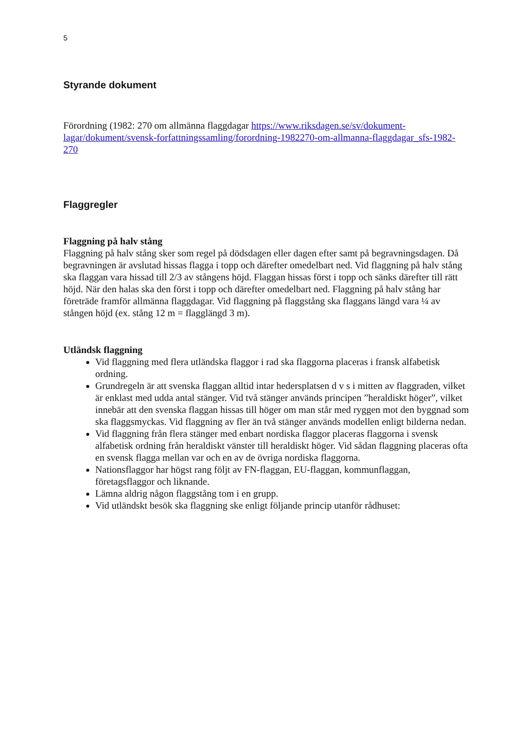5
Styrande dokument
Förordning (1982: 270 om allmänna flaggdagar https://www.riksdagen.se/sv/dokument-lagar/dokument/svensk-forfattningssamling/forordning-1982270-om-allmanna-flaggdagar_sfs-1982-270
Flaggregler
Flaggning på halv stång
Flaggning på halv stång sker som regel på dödsdagen eller dagen efter samt på begravningsdagen. Då begravningen är avslutad hissas flagga i topp och därefter omedelbart ned. Vid flaggning på halv stång ska flaggan vara hissad till 2/3 av stångens höjd. Flaggan hissas först i topp och sänks därefter till rätt höjd. När den halas ska den först i topp och därefter omedelbart ned. Flaggning på halv stång har företräde framför allmänna flaggdagar. Vid flaggning på flaggstång ska flaggans längd vara ¼ av stången höjd (ex. stång 12 m = flagglängd 3 m).
Utländsk flaggning
Vid flaggning med flera utländska flaggor i rad ska flaggorna placeras i fransk alfabetisk ordning.
Grundregeln är att svenska flaggan alltid intar hedersplatsen d v s i mitten av flaggraden, vilket är enklast med udda antal stänger. Vid två stänger används principen ”heraldiskt höger”, vilket innebär att den svenska flaggan hissas till höger om man står med ryggen mot den byggnad som ska flaggsmyckas. Vid flaggning av fler än två stänger används modellen enligt bilderna nedan.
Vid flaggning från flera stänger med enbart nordiska flaggor placeras flaggorna i svensk alfabetisk ordning från heraldiskt vänster till heraldiskt höger. Vid sådan flaggning placeras ofta en svensk flagga mellan var och en av de övriga nordiska flaggorna.
Nationsflaggor har högst rang följt av FN-flaggan, EU-flaggan, kommunflaggan, företagsflaggor och liknande.
Lämna aldrig någon flaggstång tom i en grupp.
Vid utländskt besök ska flaggning ske enligt följande princip utanför rådhuset: